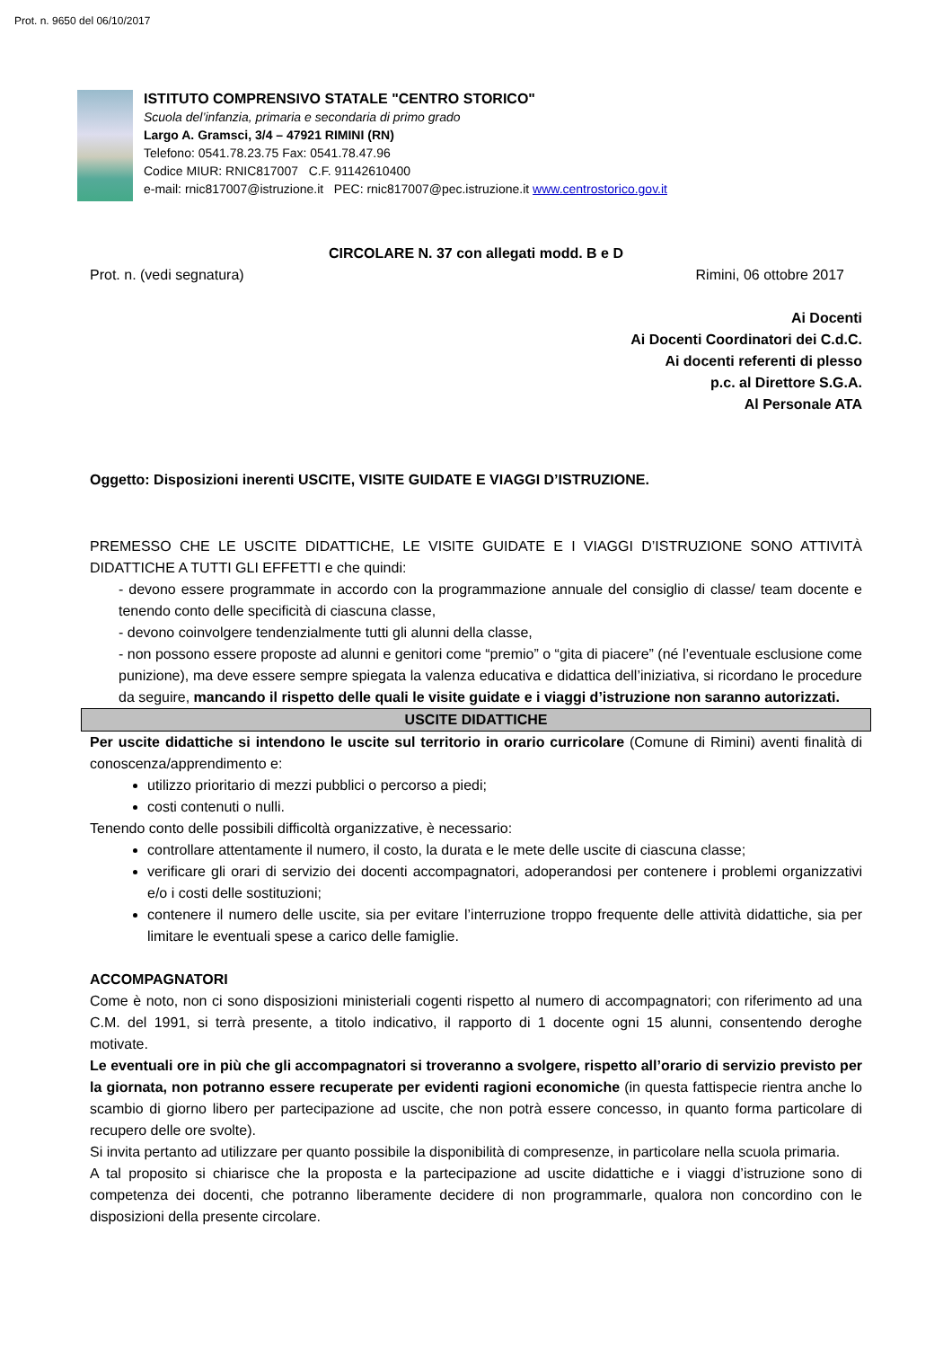Prot. n. 9650 del 06/10/2017
ISTITUTO COMPRENSIVO STATALE "CENTRO STORICO"
Scuola del’infanzia, primaria e secondaria di primo grado
Largo A. Gramsci, 3/4 – 47921 RIMINI (RN)
Telefono: 0541.78.23.75 Fax: 0541.78.47.96
Codice MIUR: RNIC817007 C.F. 91142610400
e-mail: rnic817007@istruzione.it PEC: rnic817007@pec.istruzione.it www.centrostorico.gov.it
CIRCOLARE N. 37 con allegati modd. B e D
Prot. n. (vedi segnatura) Rimini, 06 ottobre 2017
Ai Docenti
Ai Docenti Coordinatori dei C.d.C.
Ai docenti referenti di plesso
p.c. al Direttore S.G.A.
Al Personale ATA
Oggetto: Disposizioni inerenti USCITE, VISITE GUIDATE E VIAGGI D’ISTRUZIONE.
PREMESSO CHE LE USCITE DIDATTICHE, LE VISITE GUIDATE E I VIAGGI D’ISTRUZIONE SONO ATTIVITÀ DIDATTICHE A TUTTI GLI EFFETTI e che quindi:
- devono essere programmate in accordo con la programmazione annuale del consiglio di classe/ team docente e tenendo conto delle specificità di ciascuna classe,
- devono coinvolgere tendenzialmente tutti gli alunni della classe,
- non possono essere proposte ad alunni e genitori come “premio” o “gita di piacere” (né l’eventuale esclusione come punizione), ma deve essere sempre spiegata la valenza educativa e didattica dell’iniziativa, si ricordano le procedure da seguire, mancando il rispetto delle quali le visite guidate e i viaggi d’istruzione non saranno autorizzati.
USCITE DIDATTICHE
Per uscite didattiche si intendono le uscite sul territorio in orario curricolare (Comune di Rimini) aventi finalità di conoscenza/apprendimento e:
utilizzo prioritario di mezzi pubblici o percorso a piedi;
costi contenuti o nulli.
Tenendo conto delle possibili difficoltà organizzative, è necessario:
controllare attentamente il numero, il costo, la durata e le mete delle uscite di ciascuna classe;
verificare gli orari di servizio dei docenti accompagnatori, adoperandosi per contenere i problemi organizzativi e/o i costi delle sostituzioni;
contenere il numero delle uscite, sia per evitare l’interruzione troppo frequente delle attività didattiche, sia per limitare le eventuali spese a carico delle famiglie.
ACCOMPAGNATORI
Come è noto, non ci sono disposizioni ministeriali cogenti rispetto al numero di accompagnatori; con riferimento ad una C.M. del 1991, si terrà presente, a titolo indicativo, il rapporto di 1 docente ogni 15 alunni, consentendo deroghe motivate.
Le eventuali ore in più che gli accompagnatori si troveranno a svolgere, rispetto all’orario di servizio previsto per la giornata, non potranno essere recuperate per evidenti ragioni economiche (in questa fattispecie rientra anche lo scambio di giorno libero per partecipazione ad uscite, che non potrà essere concesso, in quanto forma particolare di recupero delle ore svolte).
Si invita pertanto ad utilizzare per quanto possibile la disponibilità di compresenze, in particolare nella scuola primaria.
A tal proposito si chiarisce che la proposta e la partecipazione ad uscite didattiche e i viaggi d’istruzione sono di competenza dei docenti, che potranno liberamente decidere di non programmarle, qualora non concordino con le disposizioni della presente circolare.